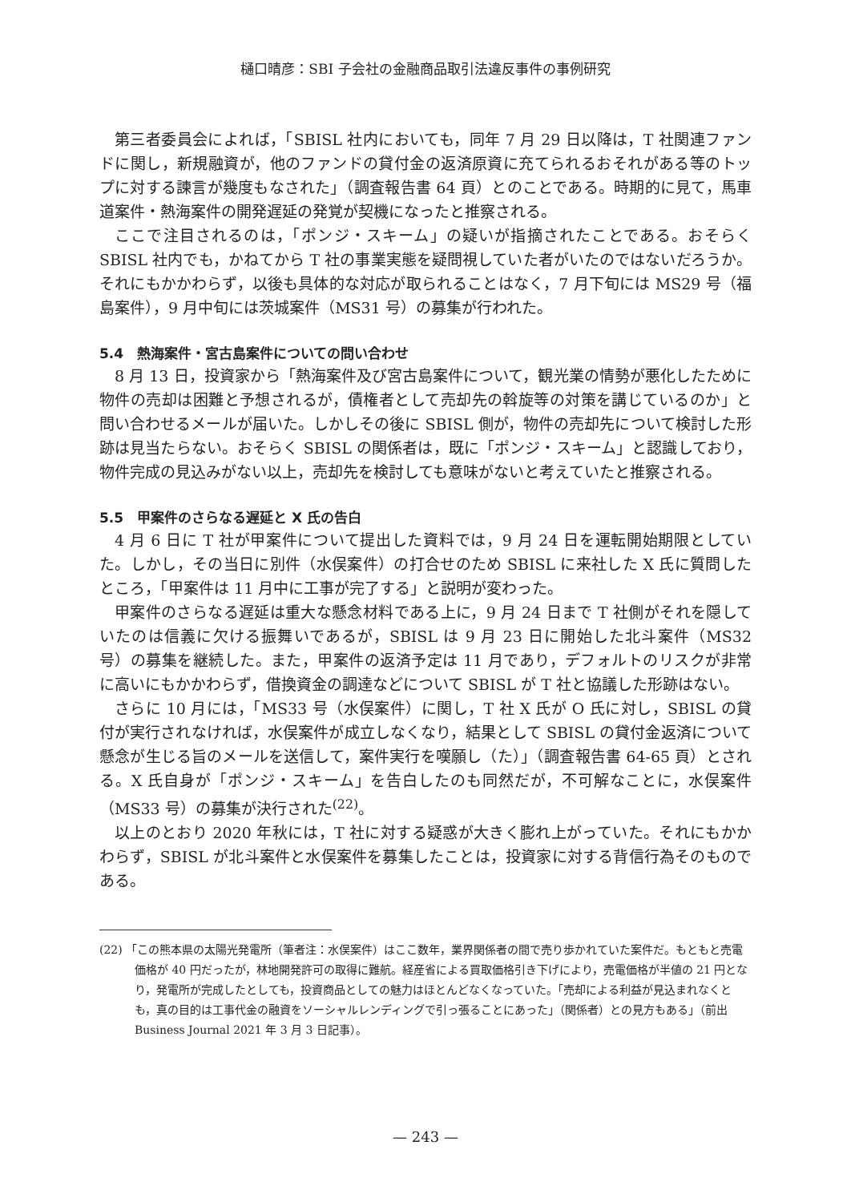樋口晴彦：SBI 子会社の金融商品取引法違反事件の事例研究
第三者委員会によれば，「SBISL 社内においても，同年 7 月 29 日以降は，T 社関連ファンドに関し，新規融資が，他のファンドの貸付金の返済原資に充てられるおそれがある等のトップに対する諫言が幾度もなされた」（調査報告書 64 頁）とのことである。時期的に見て，馬車道案件・熱海案件の開発遅延の発覚が契機になったと推察される。
ここで注目されるのは，「ポンジ・スキーム」の疑いが指摘されたことである。おそらく SBISL 社内でも，かねてから T 社の事業実態を疑問視していた者がいたのではないだろうか。それにもかかわらず，以後も具体的な対応が取られることはなく，7 月下旬には MS29 号（福島案件），9 月中旬には茨城案件（MS31 号）の募集が行われた。
5.4　熱海案件・宮古島案件についての問い合わせ
8 月 13 日，投資家から「熱海案件及び宮古島案件について，観光業の情勢が悪化したために物件の売却は困難と予想されるが，債権者として売却先の斡旋等の対策を講じているのか」と問い合わせるメールが届いた。しかしその後に SBISL 側が，物件の売却先について検討した形跡は見当たらない。おそらく SBISL の関係者は，既に「ポンジ・スキーム」と認識しており，物件完成の見込みがない以上，売却先を検討しても意味がないと考えていたと推察される。
5.5　甲案件のさらなる遅延と X 氏の告白
4 月 6 日に T 社が甲案件について提出した資料では，9 月 24 日を運転開始期限としていた。しかし，その当日に別件（水俣案件）の打合せのため SBISL に来社した X 氏に質問したところ，「甲案件は 11 月中に工事が完了する」と説明が変わった。
甲案件のさらなる遅延は重大な懸念材料である上に，9 月 24 日まで T 社側がそれを隠していたのは信義に欠ける振舞いであるが，SBISL は 9 月 23 日に開始した北斗案件（MS32 号）の募集を継続した。また，甲案件の返済予定は 11 月であり，デフォルトのリスクが非常に高いにもかかわらず，借換資金の調達などについて SBISL が T 社と協議した形跡はない。
さらに 10 月には，「MS33 号（水俣案件）に関し，T 社 X 氏が O 氏に対し，SBISL の貸付が実行されなければ，水俣案件が成立しなくなり，結果として SBISL の貸付金返済について懸念が生じる旨のメールを送信して，案件実行を嘆願し（た）」（調査報告書 64-65 頁）とされる。X 氏自身が「ポンジ・スキーム」を告白したのも同然だが，不可解なことに，水俣案件（MS33 号）の募集が決行された<sup>(22)</sup>。
以上のとおり 2020 年秋には，T 社に対する疑惑が大きく膨れ上がっていた。それにもかかわらず，SBISL が北斗案件と水俣案件を募集したことは，投資家に対する背信行為そのものである。
(22) 「この熊本県の太陽光発電所（筆者注：水俣案件）はここ数年，業界関係者の間で売り歩かれていた案件だ。もともと売電価格が 40 円だったが，林地開発許可の取得に難航。経産省による買取価格引き下げにより，売電価格が半値の 21 円となり，発電所が完成したとしても，投資商品としての魅力はほとんどなくなっていた。「売却による利益が見込まれなくとも，真の目的は工事代金の融資をソーシャルレンディングで引っ張ることにあった」（関係者）との見方もある」（前出 Business Journal 2021 年 3 月 3 日記事）。
— 243 —